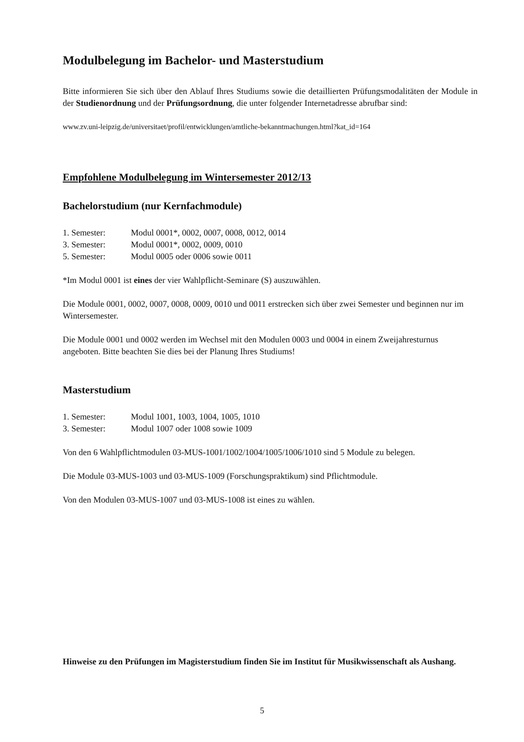Modulbelegung im Bachelor- und Masterstudium
Bitte informieren Sie sich über den Ablauf Ihres Studiums sowie die detaillierten Prüfungsmodalitäten der Module in der Studienordnung und der Prüfungsordnung, die unter folgender Internetadresse abrufbar sind:
www.zv.uni-leipzig.de/universitaet/profil/entwicklungen/amtliche-bekanntmachungen.html?kat_id=164
Empfohlene Modulbelegung im Wintersemester 2012/13
Bachelorstudium (nur Kernfachmodule)
1. Semester: Modul 0001*, 0002, 0007, 0008, 0012, 0014
3. Semester: Modul 0001*, 0002, 0009, 0010
5. Semester: Modul 0005 oder 0006 sowie 0011
*Im Modul 0001 ist eines der vier Wahlpflicht-Seminare (S) auszuwählen.
Die Module 0001, 0002, 0007, 0008, 0009, 0010 und 0011 erstrecken sich über zwei Semester und beginnen nur im Wintersemester.
Die Module 0001 und 0002 werden im Wechsel mit den Modulen 0003 und 0004 in einem Zweijahresturnus angeboten. Bitte beachten Sie dies bei der Planung Ihres Studiums!
Masterstudium
1. Semester: Modul 1001, 1003, 1004, 1005, 1010
3. Semester: Modul 1007 oder 1008 sowie 1009
Von den 6 Wahlpflichtmodulen 03-MUS-1001/1002/1004/1005/1006/1010 sind 5 Module zu belegen.
Die Module 03-MUS-1003 und 03-MUS-1009 (Forschungspraktikum) sind Pflichtmodule.
Von den Modulen 03-MUS-1007 und 03-MUS-1008 ist eines zu wählen.
Hinweise zu den Prüfungen im Magisterstudium finden Sie im Institut für Musikwissenschaft als Aushang.
5